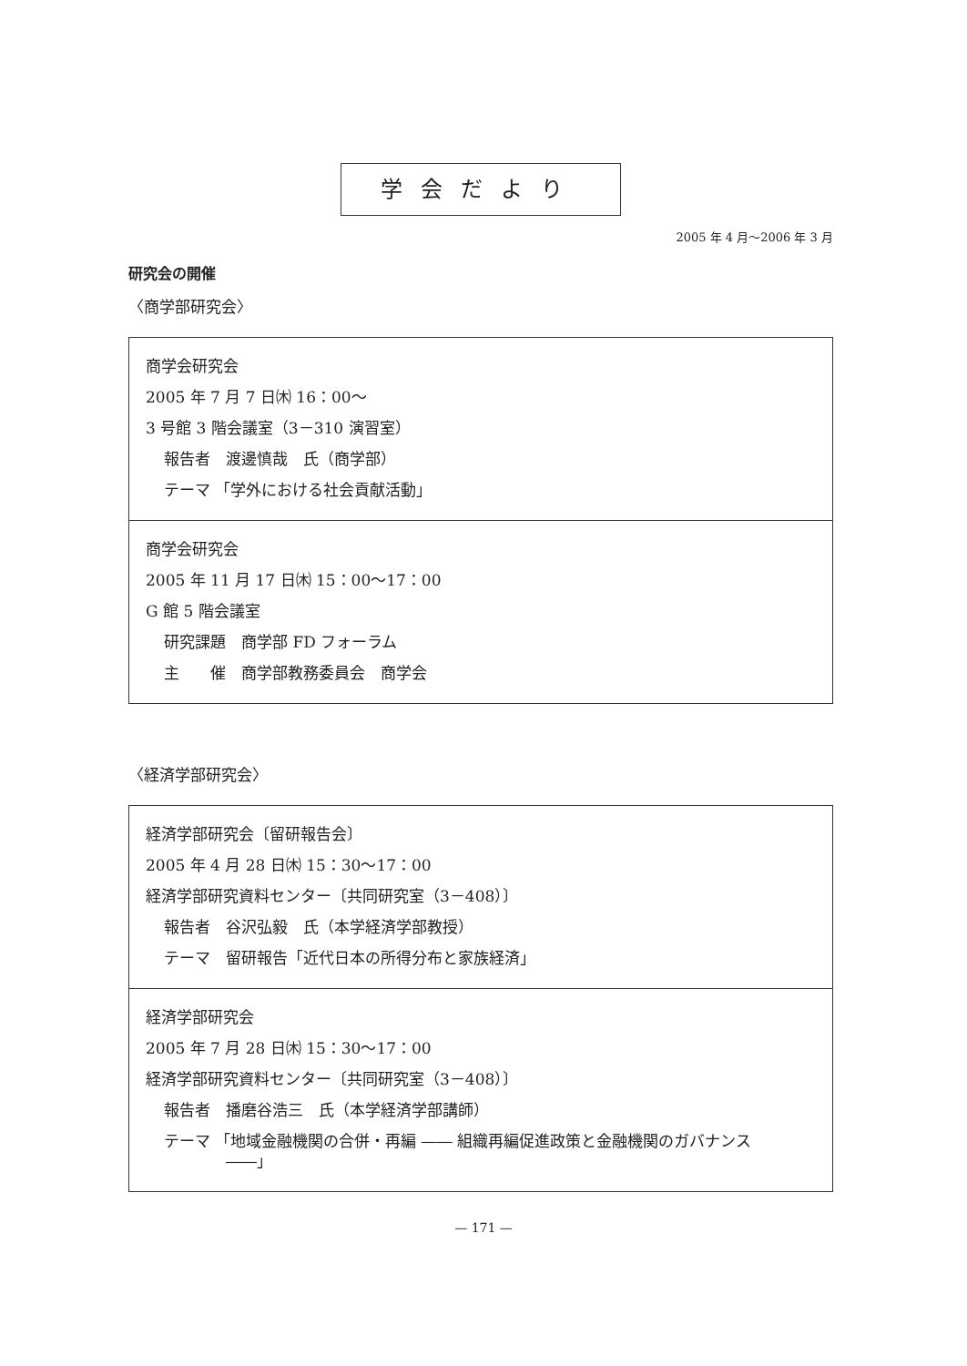学会だより
2005 年 4 月〜2006 年 3 月
研究会の開催
〈商学部研究会〉
商学会研究会
2005 年 7 月 7 日㈭ 16：00〜
3 号館 3 階会議室（3－310 演習室）
報告者　渡邊慎哉　氏（商学部）
テーマ 「学外における社会貢献活動」
商学会研究会
2005 年 11 月 17 日㈭ 15：00〜17：00
G 館 5 階会議室
研究課題　商学部 FD フォーラム
主　　催　商学部教務委員会　商学会
〈経済学部研究会〉
経済学部研究会〔留研報告会〕
2005 年 4 月 28 日㈭ 15：30〜17：00
経済学部研究資料センター〔共同研究室（3－408）〕
報告者　谷沢弘毅　氏（本学経済学部教授）
テーマ　留研報告「近代日本の所得分布と家族経済」
経済学部研究会
2005 年 7 月 28 日㈭ 15：30〜17：00
経済学部研究資料センター〔共同研究室（3－408）〕
報告者　播磨谷浩三　氏（本学経済学部講師）
テーマ 「地域金融機関の合併・再編 ―― 組織再編促進政策と金融機関のガバナンス
　　　　――」
— 171 —